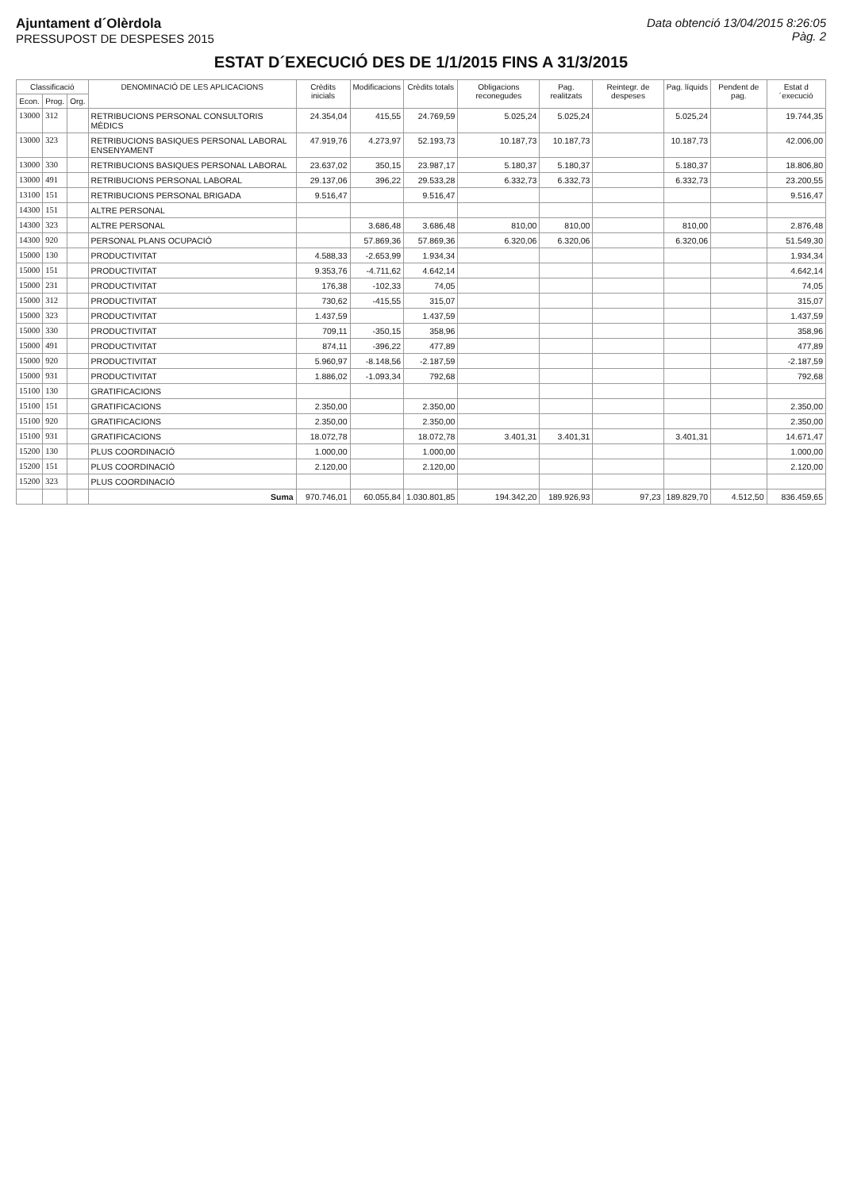Ajuntament d´Olèrdola
PRESSUPOST DE DESPESES 2015
Data obtenció 13/04/2015 8:26:05
Pàg. 2
ESTAT D´EXECUCIÓ DES DE 1/1/2015 FINS A 31/3/2015
| Classificació | | | DENOMINACIÓ DE LES APLICACIONS | Crèdits inicials | Modificacions | Crèdits totals | Obligacions reconegudes | Pag. realitzats | Reintegr. de despeses | Pag. líquids | Pendent de pag. | Estat d´execució |
| --- | --- | --- | --- | --- | --- | --- | --- | --- | --- | --- | --- | --- |
| Econ. | Prog. | Org. | | | | | | | | | | |
| 13000 | 312 | | RETRIBUCIONS PERSONAL CONSULTORIS MÈDICS | 24.354,04 | 415,55 | 24.769,59 | 5.025,24 | 5.025,24 | | 5.025,24 | | 19.744,35 |
| 13000 | 323 | | RETRIBUCIONS BASIQUES PERSONAL LABORAL ENSENYAMENT | 47.919,76 | 4.273,97 | 52.193,73 | 10.187,73 | 10.187,73 | | 10.187,73 | | 42.006,00 |
| 13000 | 330 | | RETRIBUCIONS BASIQUES PERSONAL LABORAL | 23.637,02 | 350,15 | 23.987,17 | 5.180,37 | 5.180,37 | | 5.180,37 | | 18.806,80 |
| 13000 | 491 | | RETRIBUCIONS PERSONAL LABORAL | 29.137,06 | 396,22 | 29.533,28 | 6.332,73 | 6.332,73 | | 6.332,73 | | 23.200,55 |
| 13100 | 151 | | RETRIBUCIONS PERSONAL BRIGADA | 9.516,47 | | 9.516,47 | | | | | | 9.516,47 |
| 14300 | 151 | | ALTRE PERSONAL | | | | | | | | | |
| 14300 | 323 | | ALTRE PERSONAL | | 3.686,48 | 3.686,48 | 810,00 | 810,00 | | 810,00 | | 2.876,48 |
| 14300 | 920 | | PERSONAL PLANS OCUPACIÓ | | 57.869,36 | 57.869,36 | 6.320,06 | 6.320,06 | | 6.320,06 | | 51.549,30 |
| 15000 | 130 | | PRODUCTIVITAT | 4.588,33 | -2.653,99 | 1.934,34 | | | | | | 1.934,34 |
| 15000 | 151 | | PRODUCTIVITAT | 9.353,76 | -4.711,62 | 4.642,14 | | | | | | 4.642,14 |
| 15000 | 231 | | PRODUCTIVITAT | 176,38 | -102,33 | 74,05 | | | | | | 74,05 |
| 15000 | 312 | | PRODUCTIVITAT | 730,62 | -415,55 | 315,07 | | | | | | 315,07 |
| 15000 | 323 | | PRODUCTIVITAT | 1.437,59 | | 1.437,59 | | | | | | 1.437,59 |
| 15000 | 330 | | PRODUCTIVITAT | 709,11 | -350,15 | 358,96 | | | | | | 358,96 |
| 15000 | 491 | | PRODUCTIVITAT | 874,11 | -396,22 | 477,89 | | | | | | 477,89 |
| 15000 | 920 | | PRODUCTIVITAT | 5.960,97 | -8.148,56 | -2.187,59 | | | | | | -2.187,59 |
| 15000 | 931 | | PRODUCTIVITAT | 1.886,02 | -1.093,34 | 792,68 | | | | | | 792,68 |
| 15100 | 130 | | GRATIFICACIONS | | | | | | | | | |
| 15100 | 151 | | GRATIFICACIONS | 2.350,00 | | 2.350,00 | | | | | | 2.350,00 |
| 15100 | 920 | | GRATIFICACIONS | 2.350,00 | | 2.350,00 | | | | | | 2.350,00 |
| 15100 | 931 | | GRATIFICACIONS | 18.072,78 | | 18.072,78 | 3.401,31 | 3.401,31 | | 3.401,31 | | 14.671,47 |
| 15200 | 130 | | PLUS COORDINACIÓ | 1.000,00 | | 1.000,00 | | | | | | 1.000,00 |
| 15200 | 151 | | PLUS COORDINACIÓ | 2.120,00 | | 2.120,00 | | | | | | 2.120,00 |
| 15200 | 323 | | PLUS COORDINACIÓ | | | | | | | | | |
| | | | Suma | 970.746,01 | 60.055,84 | 1.030.801,85 | 194.342,20 | 189.926,93 | 97,23 | 189.829,70 | 4.512,50 | 836.459,65 |